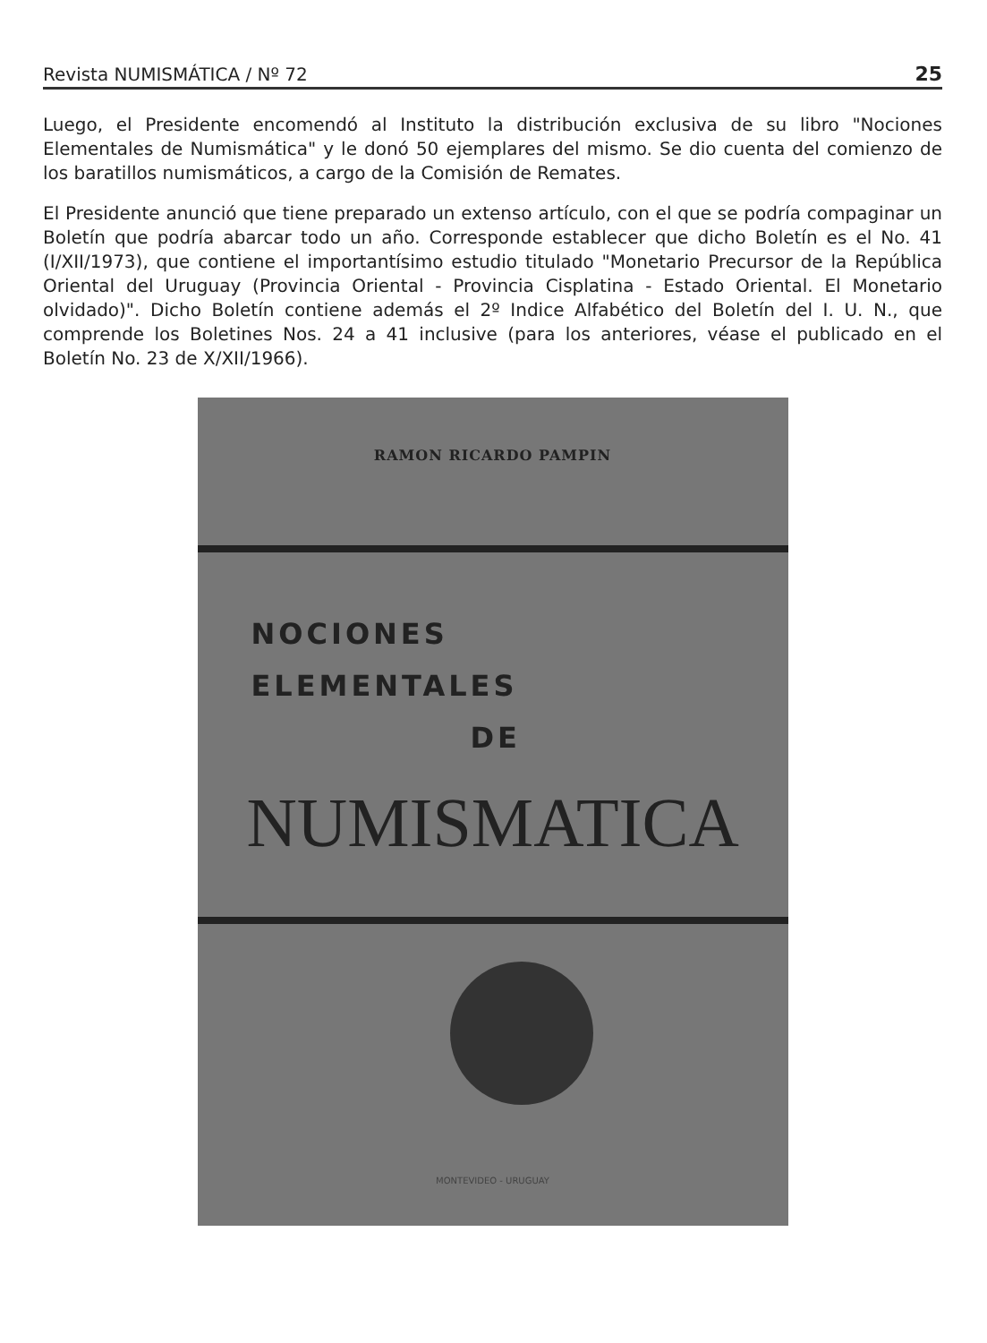Revista NUMISMÁTICA / Nº 72 25
Luego, el Presidente encomendó al Instituto la distribución exclusiva de su libro "Nociones Elementales de Numismática" y le donó 50 ejemplares del mismo. Se dio cuenta del comienzo de los baratillos numismáticos, a cargo de la Comisión de Remates.
El Presidente anunció que tiene preparado un extenso artículo, con el que se podría compaginar un Boletín que podría abarcar todo un año. Corresponde establecer que dicho Boletín es el No. 41 (I/XII/1973), que contiene el importantísimo estudio titulado "Monetario Precursor de la República Oriental del Uruguay (Provincia Oriental - Provincia Cisplatina - Estado Oriental. El Monetario olvidado)". Dicho Boletín contiene además el 2º Indice Alfabético del Boletín del I. U. N., que comprende los Boletines Nos. 24 a 41 inclusive (para los anteriores, véase el publicado en el Boletín No. 23 de X/XII/1966).
RAMON RICARDO PAMPIN
NOCIONES
ELEMENTALES
DE
NUMISMATICA
MONTEVIDEO - URUGUAY